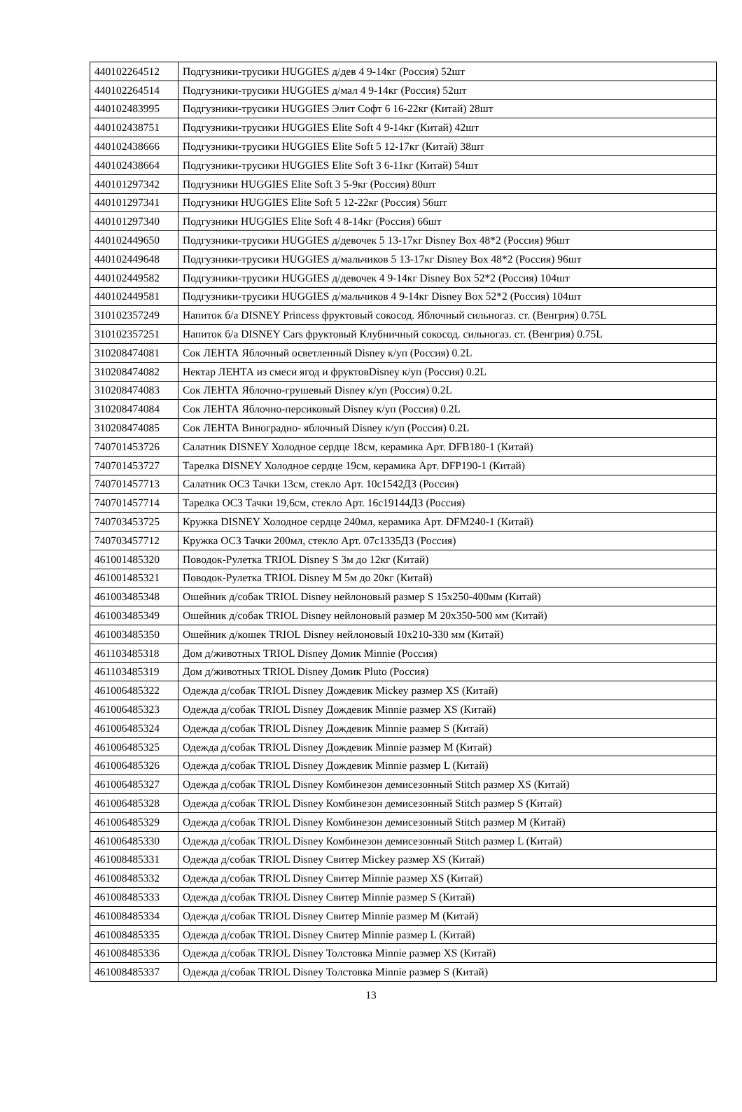| 440102264512 | Подгузники-трусики HUGGIES д/дев 4 9-14кг (Россия) 52шт |
| 440102264514 | Подгузники-трусики HUGGIES д/мал 4 9-14кг (Россия) 52шт |
| 440102483995 | Подгузники-трусики HUGGIES Элит Софт 6 16-22кг (Китай) 28шт |
| 440102438751 | Подгузники-трусики HUGGIES Elite Soft 4 9-14кг (Китай) 42шт |
| 440102438666 | Подгузники-трусики HUGGIES Elite Soft 5 12-17кг (Китай) 38шт |
| 440102438664 | Подгузники-трусики HUGGIES Elite Soft 3 6-11кг (Китай) 54шт |
| 440101297342 | Подгузники HUGGIES Elite Soft 3 5-9кг (Россия) 80шт |
| 440101297341 | Подгузники HUGGIES Elite Soft 5 12-22кг (Россия) 56шт |
| 440101297340 | Подгузники HUGGIES Elite Soft 4 8-14кг (Россия) 66шт |
| 440102449650 | Подгузники-трусики HUGGIES д/девочек 5 13-17кг Disney Box 48*2 (Россия) 96шт |
| 440102449648 | Подгузники-трусики HUGGIES д/мальчиков 5 13-17кг Disney Box 48*2 (Россия) 96шт |
| 440102449582 | Подгузники-трусики HUGGIES д/девочек 4 9-14кг Disney Box 52*2 (Россия) 104шт |
| 440102449581 | Подгузники-трусики HUGGIES д/мальчиков 4 9-14кг Disney Box 52*2 (Россия) 104шт |
| 310102357249 | Напиток б/а DISNEY Princess фруктовый сокосод. Яблочный сильногаз. ст. (Венгрия) 0.75L |
| 310102357251 | Напиток б/а DISNEY Cars фруктовый Клубничный сокосод. сильногаз. ст. (Венгрия) 0.75L |
| 310208474081 | Сок ЛЕНТА Яблочный осветленный Disney к/уп (Россия) 0.2L |
| 310208474082 | Нектар ЛЕНТА из смеси ягод и фруктовDisney к/уп (Россия) 0.2L |
| 310208474083 | Сок ЛЕНТА Яблочно-грушевый Disney к/уп (Россия) 0.2L |
| 310208474084 | Сок ЛЕНТА Яблочно-персиковый Disney к/уп (Россия) 0.2L |
| 310208474085 | Сок ЛЕНТА Виноградно- яблочный Disney к/уп (Россия) 0.2L |
| 740701453726 | Салатник DISNEY Холодное сердце 18см, керамика Арт. DFB180-1 (Китай) |
| 740701453727 | Тарелка DISNEY Холодное сердце 19см, керамика Арт. DFP190-1 (Китай) |
| 740701457713 | Салатник ОСЗ Тачки 13см, стекло Арт. 10с1542ДЗ (Россия) |
| 740701457714 | Тарелка ОСЗ Тачки 19,6см, стекло Арт. 16с19144ДЗ (Россия) |
| 740703453725 | Кружка DISNEY Холодное сердце 240мл, керамика Арт. DFM240-1 (Китай) |
| 740703457712 | Кружка ОСЗ Тачки 200мл, стекло Арт. 07с1335ДЗ (Россия) |
| 461001485320 | Поводок-Рулетка TRIOL Disney S 3м до 12кг (Китай) |
| 461001485321 | Поводок-Рулетка TRIOL Disney M 5м до 20кг (Китай) |
| 461003485348 | Ошейник д/собак TRIOL Disney нейлоновый размер S 15x250-400мм (Китай) |
| 461003485349 | Ошейник д/собак TRIOL Disney нейлоновый размер M 20x350-500 мм (Китай) |
| 461003485350 | Ошейник д/кошек TRIOL Disney нейлоновый 10x210-330 мм (Китай) |
| 461103485318 | Дом д/животных TRIOL Disney Домик Minnie (Россия) |
| 461103485319 | Дом д/животных TRIOL Disney Домик Pluto (Россия) |
| 461006485322 | Одежда д/собак TRIOL Disney Дождевик Mickey размер XS (Китай) |
| 461006485323 | Одежда д/собак TRIOL Disney Дождевик Minnie размер XS (Китай) |
| 461006485324 | Одежда д/собак TRIOL Disney Дождевик Minnie размер S (Китай) |
| 461006485325 | Одежда д/собак TRIOL Disney Дождевик Minnie размер M (Китай) |
| 461006485326 | Одежда д/собак TRIOL Disney Дождевик Minnie размер L (Китай) |
| 461006485327 | Одежда д/собак TRIOL Disney Комбинезон демисезонный Stitch размер XS (Китай) |
| 461006485328 | Одежда д/собак TRIOL Disney Комбинезон демисезонный Stitch размер S (Китай) |
| 461006485329 | Одежда д/собак TRIOL Disney Комбинезон демисезонный Stitch размер M (Китай) |
| 461006485330 | Одежда д/собак TRIOL Disney Комбинезон демисезонный Stitch размер L (Китай) |
| 461008485331 | Одежда д/собак TRIOL Disney Свитер Mickey размер XS (Китай) |
| 461008485332 | Одежда д/собак TRIOL Disney Свитер Minnie размер XS (Китай) |
| 461008485333 | Одежда д/собак TRIOL Disney Свитер Minnie размер S (Китай) |
| 461008485334 | Одежда д/собак TRIOL Disney Свитер Minnie размер M (Китай) |
| 461008485335 | Одежда д/собак TRIOL Disney Свитер Minnie размер L (Китай) |
| 461008485336 | Одежда д/собак TRIOL Disney Толстовка Minnie размер XS (Китай) |
| 461008485337 | Одежда д/собак TRIOL Disney Толстовка Minnie размер S (Китай) |
13